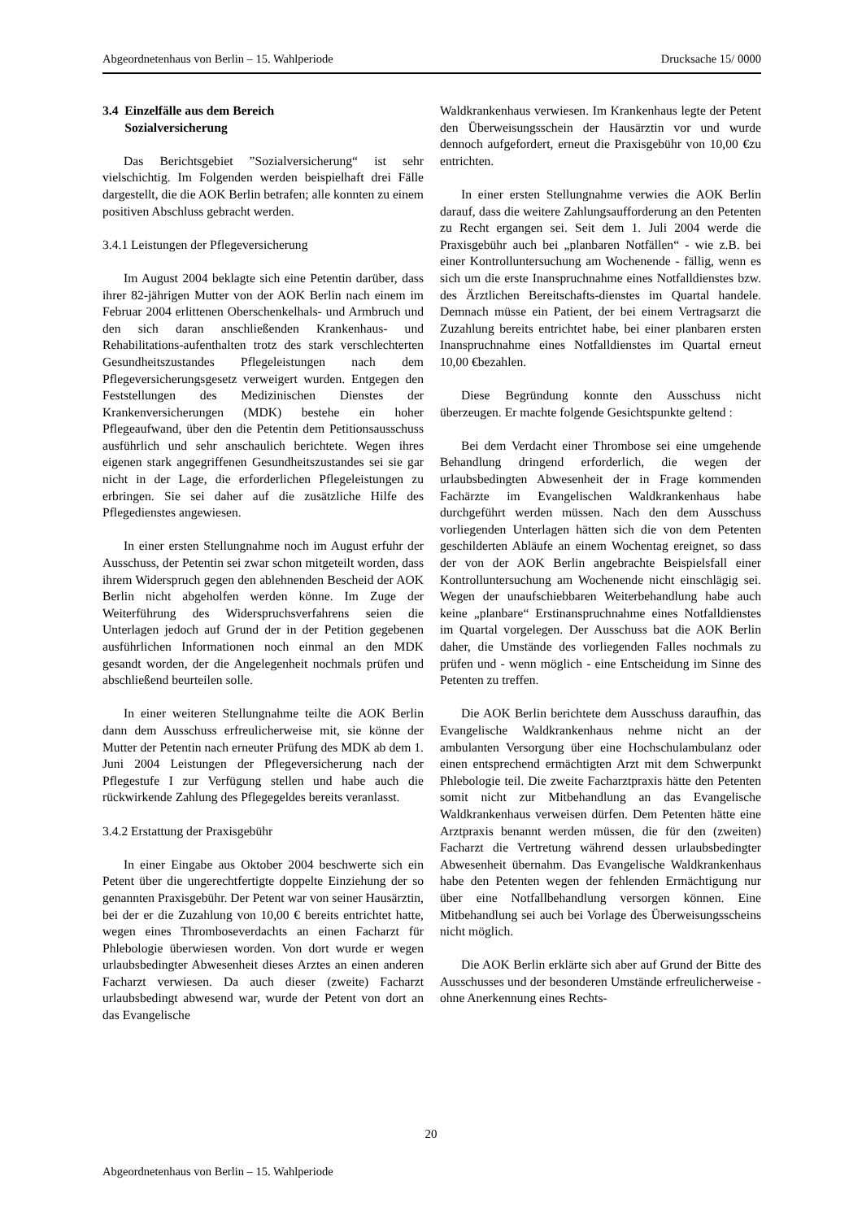Abgeordnetenhaus von Berlin – 15. Wahlperiode Drucksache 15/ 0000
3.4 Einzelfälle aus dem Bereich
Sozialversicherung
Das Berichtsgebiet ”Sozialversicherung“ ist sehr vielschichtig. Im Folgenden werden beispielhaft drei Fälle dargestellt, die die AOK Berlin betrafen; alle konnten zu einem positiven Abschluss gebracht werden.
3.4.1 Leistungen der Pflegeversicherung
Im August 2004 beklagte sich eine Petentin darüber, dass ihrer 82-jährigen Mutter von der AOK Berlin nach einem im Februar 2004 erlittenen Oberschenkelhals- und Armbruch und den sich daran anschließenden Krankenhaus- und Rehabilitations-aufenthalten trotz des stark verschlechterten Gesundheitszustandes Pflegeleistungen nach dem Pflegeversicherungsgesetz verweigert wurden. Entgegen den Feststellungen des Medizinischen Dienstes der Krankenversicherungen (MDK) bestehe ein hoher Pflegeaufwand, über den die Petentin dem Petitionsausschuss ausführlich und sehr anschaulich berichtete. Wegen ihres eigenen stark angegriffenen Gesundheitszustandes sei sie gar nicht in der Lage, die erforderlichen Pflegeleistungen zu erbringen. Sie sei daher auf die zusätzliche Hilfe des Pflegedienstes angewiesen.
In einer ersten Stellungnahme noch im August erfuhr der Ausschuss, der Petentin sei zwar schon mitgeteilt worden, dass ihrem Widerspruch gegen den ablehnenden Bescheid der AOK Berlin nicht abgeholfen werden könne. Im Zuge der Weiterführung des Widerspruchsverfahrens seien die Unterlagen jedoch auf Grund der in der Petition gegebenen ausführlichen Informationen noch einmal an den MDK gesandt worden, der die Angelegenheit nochmals prüfen und abschließend beurteilen solle.
In einer weiteren Stellungnahme teilte die AOK Berlin dann dem Ausschuss erfreulicherweise mit, sie könne der Mutter der Petentin nach erneuter Prüfung des MDK ab dem 1. Juni 2004 Leistungen der Pflegeversicherung nach der Pflegestufe I zur Verfügung stellen und habe auch die rückwirkende Zahlung des Pflegegeldes bereits veranlasst.
3.4.2 Erstattung der Praxisgebühr
In einer Eingabe aus Oktober 2004 beschwerte sich ein Petent über die ungerechtfertigte doppelte Einziehung der so genannten Praxisgebühr. Der Petent war von seiner Hausärztin, bei der er die Zuzahlung von 10,00 € bereits entrichtet hatte, wegen eines Thromboseverdachts an einen Facharzt für Phlebologie überwiesen worden. Von dort wurde er wegen urlaubsbedingter Abwesenheit dieses Arztes an einen anderen Facharzt verwiesen. Da auch dieser (zweite) Facharzt urlaubsbedingt abwesend war, wurde der Petent von dort an das Evangelische
Waldkrankenhaus verwiesen. Im Krankenhaus legte der Petent den Überweisungsschein der Hausärztin vor und wurde dennoch aufgefordert, erneut die Praxisgebühr von 10,00 €zu entrichten.
In einer ersten Stellungnahme verwies die AOK Berlin darauf, dass die weitere Zahlungsaufforderung an den Petenten zu Recht ergangen sei. Seit dem 1. Juli 2004 werde die Praxisgebühr auch bei „planbaren Notfällen“ - wie z.B. bei einer Kontrolluntersuchung am Wochenende - fällig, wenn es sich um die erste Inanspruchnahme eines Notfalldienstes bzw. des Ärztlichen Bereitschafts-dienstes im Quartal handele. Demnach müsse ein Patient, der bei einem Vertragsarzt die Zuzahlung bereits entrichtet habe, bei einer planbaren ersten Inanspruchnahme eines Notfalldienstes im Quartal erneut 10,00 €bezahlen.
Diese Begründung konnte den Ausschuss nicht überzeugen. Er machte folgende Gesichtspunkte geltend :
Bei dem Verdacht einer Thrombose sei eine umgehende Behandlung dringend erforderlich, die wegen der urlaubsbedingten Abwesenheit der in Frage kommenden Fachärzte im Evangelischen Waldkrankenhaus habe durchgeführt werden müssen. Nach den dem Ausschuss vorliegenden Unterlagen hätten sich die von dem Petenten geschilderten Abläufe an einem Wochentag ereignet, so dass der von der AOK Berlin angebrachte Beispielsfall einer Kontrolluntersuchung am Wochenende nicht einschlägig sei. Wegen der unaufschiebbaren Weiterbehandlung habe auch keine „planbare“ Erstinanspruchnahme eines Notfalldienstes im Quartal vorgelegen. Der Ausschuss bat die AOK Berlin daher, die Umstände des vorliegenden Falles nochmals zu prüfen und - wenn möglich - eine Entscheidung im Sinne des Petenten zu treffen.
Die AOK Berlin berichtete dem Ausschuss daraufhin, das Evangelische Waldkrankenhaus nehme nicht an der ambulanten Versorgung über eine Hochschulambulanz oder einen entsprechend ermächtigten Arzt mit dem Schwerpunkt Phlebologie teil. Die zweite Facharztpraxis hätte den Petenten somit nicht zur Mitbehandlung an das Evangelische Waldkrankenhaus verweisen dürfen. Dem Petenten hätte eine Arztpraxis benannt werden müssen, die für den (zweiten) Facharzt die Vertretung während dessen urlaubsbedingter Abwesenheit übernahm. Das Evangelische Waldkrankenhaus habe den Petenten wegen der fehlenden Ermächtigung nur über eine Notfallbehandlung versorgen können. Eine Mitbehandlung sei auch bei Vorlage des Überweisungsscheins nicht möglich.
Die AOK Berlin erklärte sich aber auf Grund der Bitte des Ausschusses und der besonderen Umstände erfreulicherweise - ohne Anerkennung eines Rechts-
20
Abgeordnetenhaus von Berlin – 15. Wahlperiode